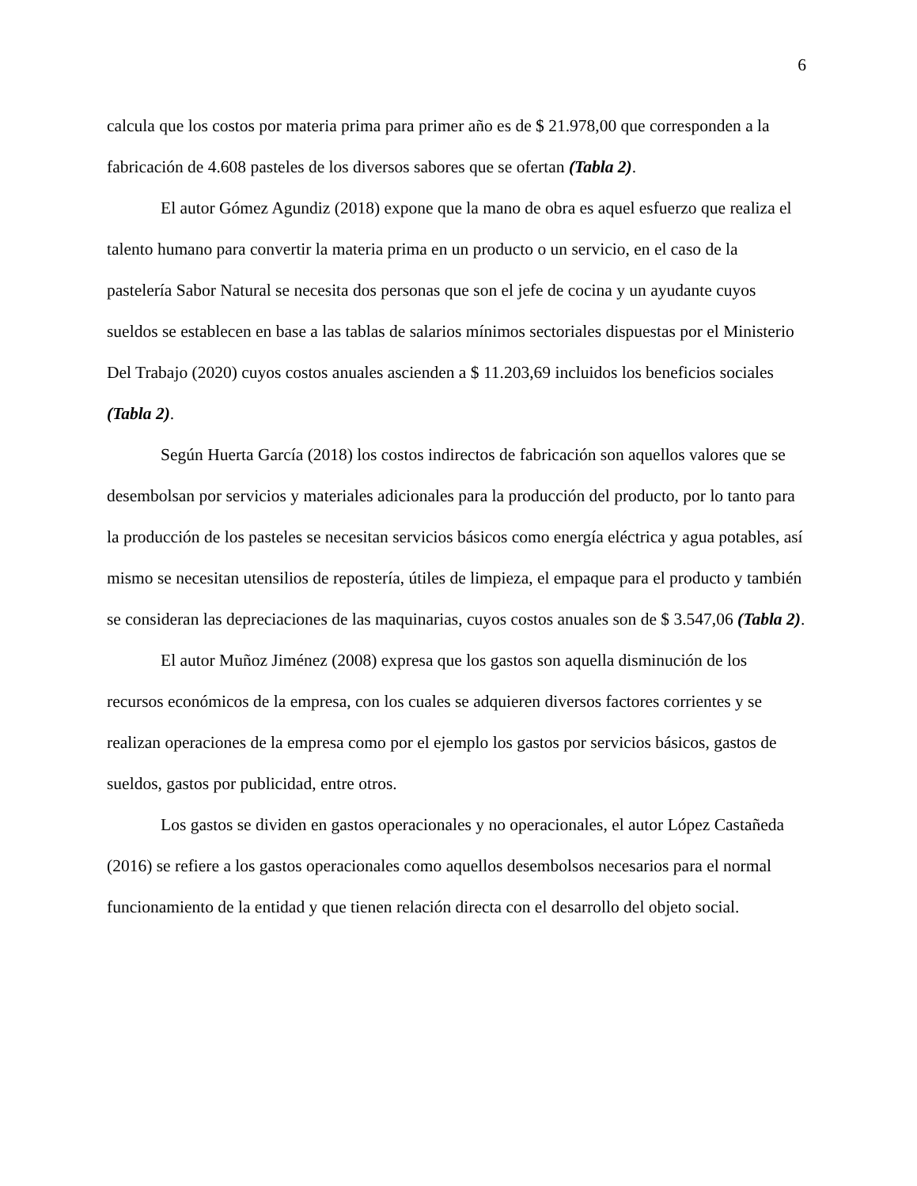6
calcula que los costos por materia prima para primer año es de $ 21.978,00 que corresponden a la fabricación de 4.608 pasteles de los diversos sabores que se ofertan (Tabla 2).
El autor Gómez Agundiz (2018) expone que la mano de obra es aquel esfuerzo que realiza el talento humano para convertir la materia prima en un producto o un servicio, en el caso de la pastelería Sabor Natural se necesita dos personas que son el jefe de cocina y un ayudante cuyos sueldos se establecen en base a las tablas de salarios mínimos sectoriales dispuestas por el Ministerio Del Trabajo (2020) cuyos costos anuales ascienden a $ 11.203,69 incluidos los beneficios sociales (Tabla 2).
Según Huerta García (2018) los costos indirectos de fabricación son aquellos valores que se desembolsan por servicios y materiales adicionales para la producción del producto, por lo tanto para la producción de los pasteles se necesitan servicios básicos como energía eléctrica y agua potables, así mismo se necesitan utensilios de repostería, útiles de limpieza, el empaque para el producto y también se consideran las depreciaciones de las maquinarias, cuyos costos anuales son de $ 3.547,06 (Tabla 2).
El autor Muñoz Jiménez (2008) expresa que los gastos son aquella disminución de los recursos económicos de la empresa, con los cuales se adquieren diversos factores corrientes y se realizan operaciones de la empresa como por el ejemplo los gastos por servicios básicos, gastos de sueldos, gastos por publicidad, entre otros.
Los gastos se dividen en gastos operacionales y no operacionales, el autor López Castañeda (2016) se refiere a los gastos operacionales como aquellos desembolsos necesarios para el normal funcionamiento de la entidad y que tienen relación directa con el desarrollo del objeto social.